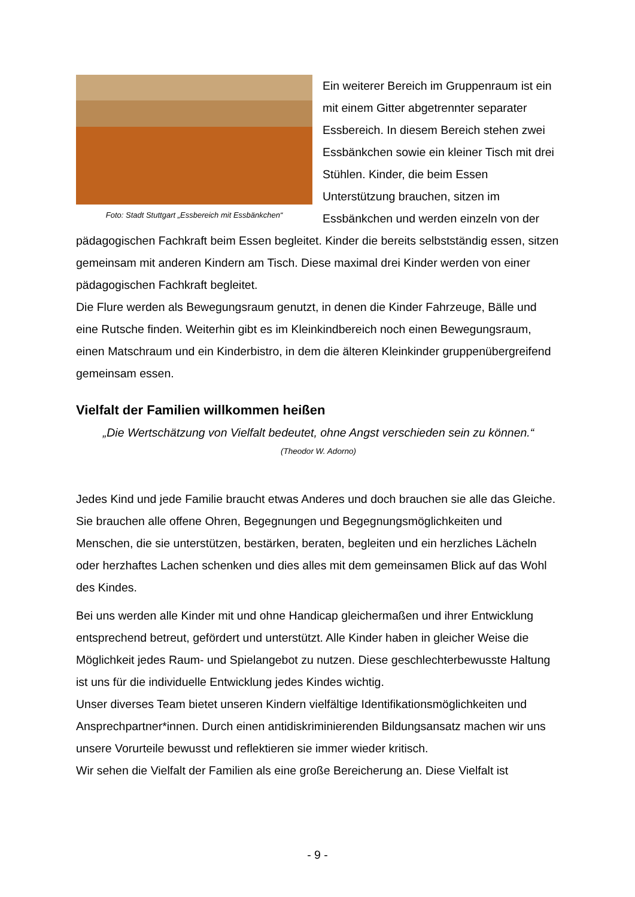Foto: Stadt Stuttgart „Essbereich mit Essbänkchen“
Ein weiterer Bereich im Gruppenraum ist ein mit einem Gitter abgetrennter separater Essbereich. In diesem Bereich stehen zwei Essbänkchen sowie ein kleiner Tisch mit drei Stühlen. Kinder, die beim Essen Unterstützung brauchen, sitzen im Essbänkchen und werden einzeln von der pädagogischen Fachkraft beim Essen begleitet. Kinder die bereits selbstständig essen, sitzen gemeinsam mit anderen Kindern am Tisch. Diese maximal drei Kinder werden von einer pädagogischen Fachkraft begleitet.
Die Flure werden als Bewegungsraum genutzt, in denen die Kinder Fahrzeuge, Bälle und eine Rutsche finden. Weiterhin gibt es im Kleinkindbereich noch einen Bewegungsraum, einen Matschraum und ein Kinderbistro, in dem die älteren Kleinkinder gruppenübergreifend gemeinsam essen.
Vielfalt der Familien willkommen heißen
„Die Wertschätzung von Vielfalt bedeutet, ohne Angst verschieden sein zu können.“
(Theodor W. Adorno)
Jedes Kind und jede Familie braucht etwas Anderes und doch brauchen sie alle das Gleiche. Sie brauchen alle offene Ohren, Begegnungen und Begegnungsmöglichkeiten und Menschen, die sie unterstützen, bestärken, beraten, begleiten und ein herzliches Lächeln oder herzhaftes Lachen schenken und dies alles mit dem gemeinsamen Blick auf das Wohl des Kindes.
Bei uns werden alle Kinder mit und ohne Handicap gleichermaßen und ihrer Entwicklung entsprechend betreut, gefördert und unterstützt. Alle Kinder haben in gleicher Weise die Möglichkeit jedes Raum- und Spielangebot zu nutzen. Diese geschlechterbewusste Haltung ist uns für die individuelle Entwicklung jedes Kindes wichtig.
Unser diverses Team bietet unseren Kindern vielfältige Identifikationsmöglichkeiten und Ansprechpartner*innen. Durch einen antidiskriminierenden Bildungsansatz machen wir uns unsere Vorurteile bewusst und reflektieren sie immer wieder kritisch.
Wir sehen die Vielfalt der Familien als eine große Bereicherung an. Diese Vielfalt ist
- 9 -